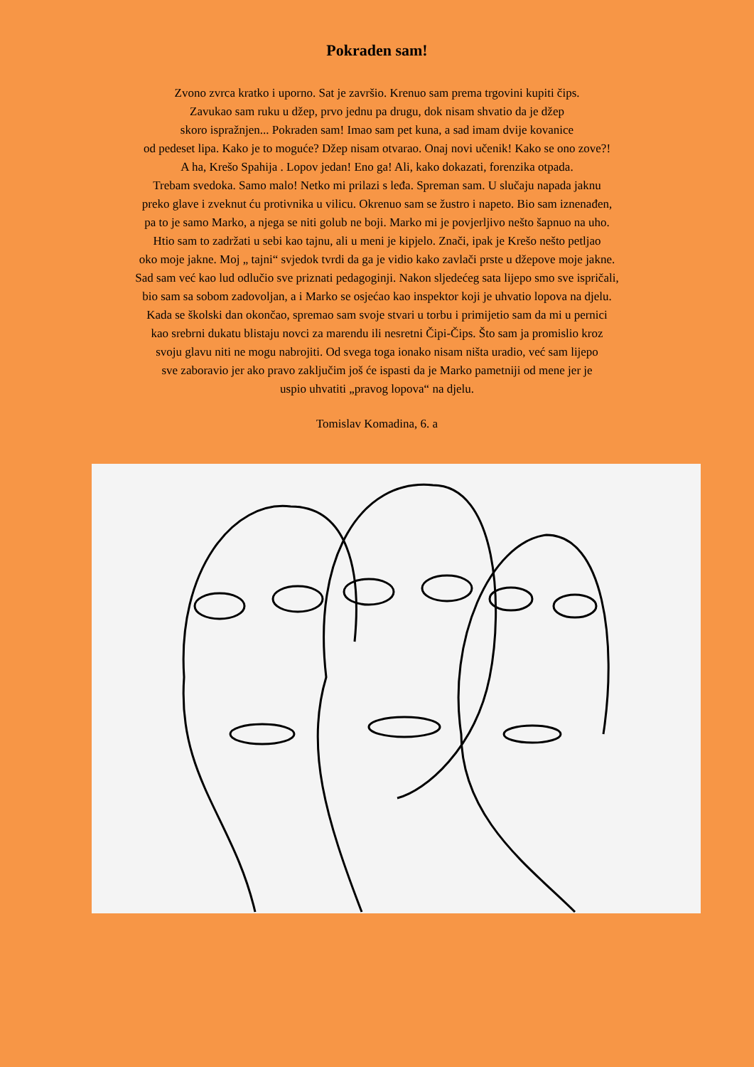Pokraden sam!
Zvono zvrca kratko i uporno. Sat je završio. Krenuo sam prema trgovini kupiti čips.
Zavukao sam ruku u džep, prvo jednu pa drugu, dok nisam shvatio da je džep
skoro ispražnjen... Pokraden sam! Imao sam pet kuna, a sad imam dvije kovanice
od pedeset lipa. Kako je to moguće? Džep nisam otvarao. Onaj novi učenik! Kako se ono zove?!
A ha, Krešo Spahija . Lopov jedan! Eno ga! Ali, kako dokazati, forenzika otpada.
Trebam svedoka. Samo malo! Netko mi prilazi s leđa. Spreman sam. U slučaju napada jaknu
preko glave i zveknut ću protivnika u vilicu. Okrenuo sam se žustro i napeto. Bio sam iznenađen,
pa to je samo Marko, a njega se niti golub ne boji. Marko mi je povjerljivo nešto šapnuo na uho.
Htio sam to zadržati u sebi kao tajnu, ali u meni je kipjelo. Znači, ipak je Krešo nešto petljao
oko moje jakne. Moj „ tajni“ svjedok tvrdi da ga je vidio kako zavlači prste u džepove moje jakne.
Sad sam već kao lud odlučio sve priznati pedagoginji. Nakon sljedećeg sata lijepo smo sve ispričali,
bio sam sa sobom zadovoljan, a i Marko se osjećao kao inspektor koji je uhvatio lopova na djelu.
Kada se školski dan okončao, spremao sam svoje stvari u torbu i primijetio sam da mi u pernici
kao srebrni dukatu blistaju novci za marendu ili nesretni Čipi-Čips. Što sam ja promislio kroz
svoju glavu niti ne mogu nabrojiti. Od svega toga ionako nisam ništa uradio, već sam lijepo
sve zaboravio jer ako pravo zaključim još će ispasti da je Marko pametniji od mene jer je
uspio uhvatiti „pravog lopova“ na djelu.
Tomislav Komadina, 6. a